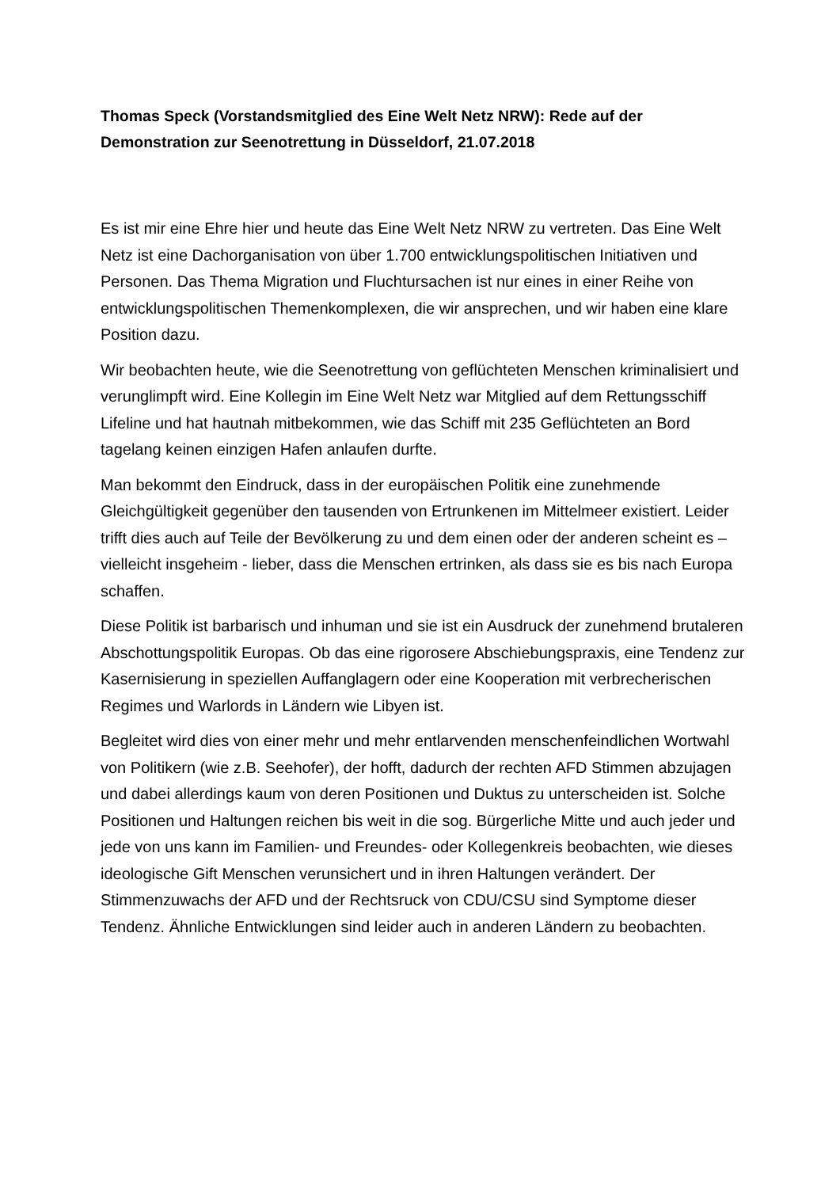Thomas Speck (Vorstandsmitglied des Eine Welt Netz NRW): Rede auf der Demonstration zur Seenotrettung in Düsseldorf, 21.07.2018
Es ist mir eine Ehre hier und heute das Eine Welt Netz NRW zu vertreten. Das Eine Welt Netz ist eine Dachorganisation von über 1.700 entwicklungspolitischen Initiativen und Personen. Das Thema Migration und Fluchtursachen ist nur eines in einer Reihe von entwicklungspolitischen Themenkomplexen, die wir ansprechen, und wir haben eine klare Position dazu.
Wir beobachten heute, wie die Seenotrettung von geflüchteten Menschen kriminalisiert und verunglimpft wird. Eine Kollegin im Eine Welt Netz war Mitglied auf dem Rettungsschiff Lifeline und hat hautnah mitbekommen, wie das Schiff mit 235 Geflüchteten an Bord tagelang keinen einzigen Hafen anlaufen durfte.
Man bekommt den Eindruck, dass in der europäischen Politik eine zunehmende Gleichgültigkeit gegenüber den tausenden von Ertrunkenen im Mittelmeer existiert. Leider trifft dies auch auf Teile der Bevölkerung zu und dem einen oder der anderen scheint es – vielleicht insgeheim - lieber, dass die Menschen ertrinken, als dass sie es bis nach Europa schaffen.
Diese Politik ist barbarisch und inhuman und sie ist ein Ausdruck der zunehmend brutaleren Abschottungspolitik Europas. Ob das eine rigorosere Abschiebungspraxis, eine Tendenz zur Kasernisierung in speziellen Auffanglagern oder eine Kooperation mit verbrecherischen Regimes und Warlords in Ländern wie Libyen ist.
Begleitet wird dies von einer mehr und mehr entlarvenden menschenfeindlichen Wortwahl von Politikern (wie z.B. Seehofer), der hofft, dadurch der rechten AFD Stimmen abzujagen und dabei allerdings kaum von deren Positionen und Duktus zu unterscheiden ist. Solche Positionen und Haltungen reichen bis weit in die sog. Bürgerliche Mitte und auch jeder und jede von uns kann im Familien- und Freundes- oder Kollegenkreis beobachten, wie dieses ideologische Gift Menschen verunsichert und in ihren Haltungen verändert. Der Stimmenzuwachs der AFD und der Rechtsruck von CDU/CSU sind Symptome dieser Tendenz. Ähnliche Entwicklungen sind leider auch in anderen Ländern zu beobachten.